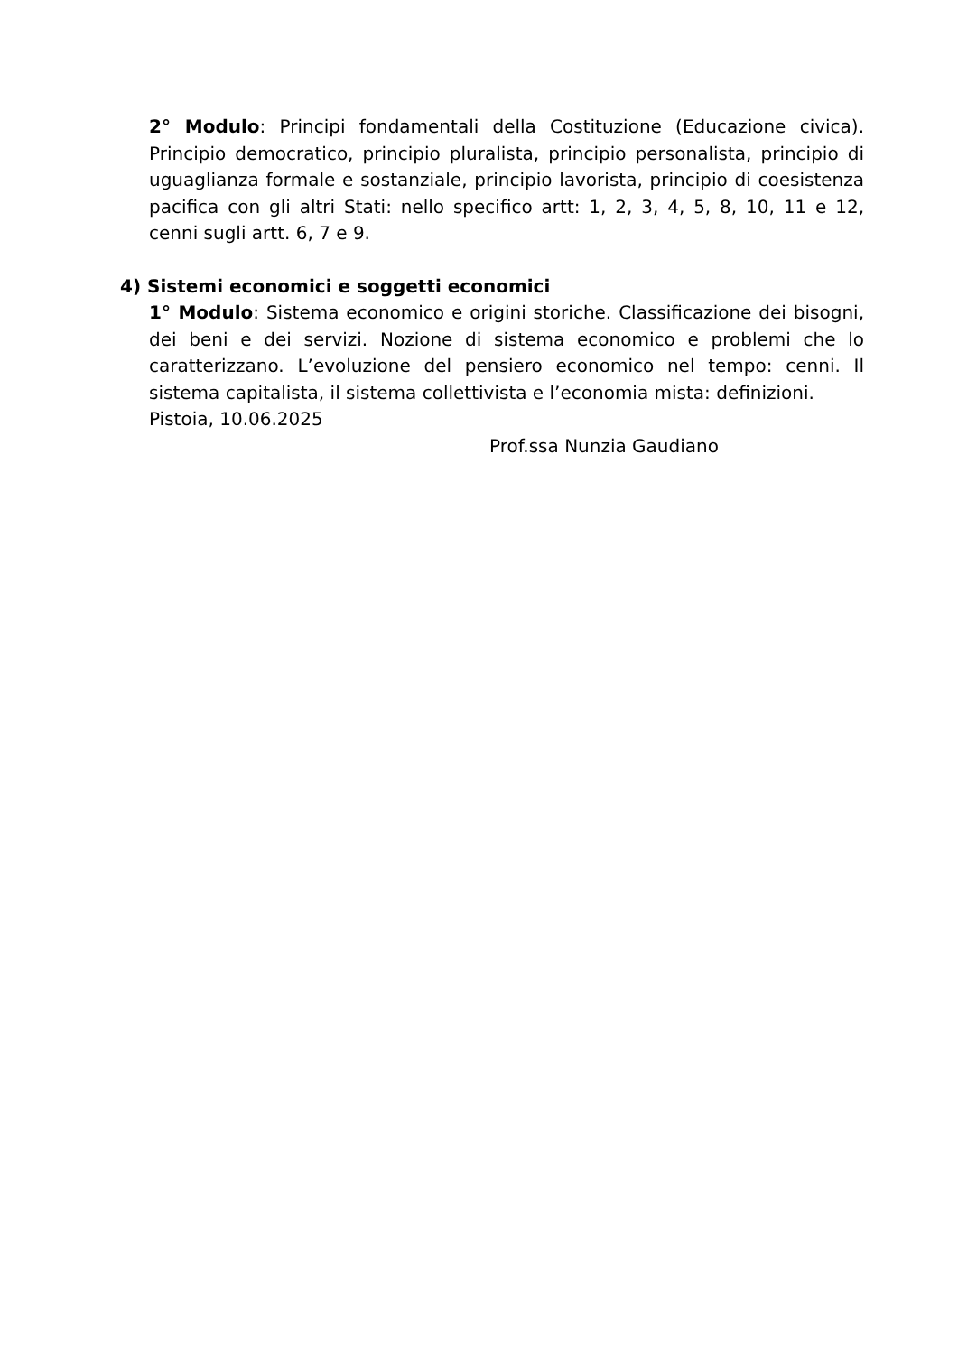2° Modulo: Principi fondamentali della Costituzione (Educazione civica). Principio democratico, principio pluralista, principio personalista, principio di uguaglianza formale e sostanziale, principio lavorista, principio di coesistenza pacifica con gli altri Stati: nello specifico artt: 1, 2, 3, 4, 5, 8, 10, 11 e 12, cenni sugli artt. 6, 7 e 9.
4) Sistemi economici e soggetti economici
1° Modulo: Sistema economico e origini storiche. Classificazione dei bisogni, dei beni e dei servizi. Nozione di sistema economico e problemi che lo caratterizzano. L’evoluzione del pensiero economico nel tempo: cenni. Il sistema capitalista, il sistema collettivista e l’economia mista: definizioni.
Pistoia, 10.06.2025
Prof.ssa Nunzia Gaudiano